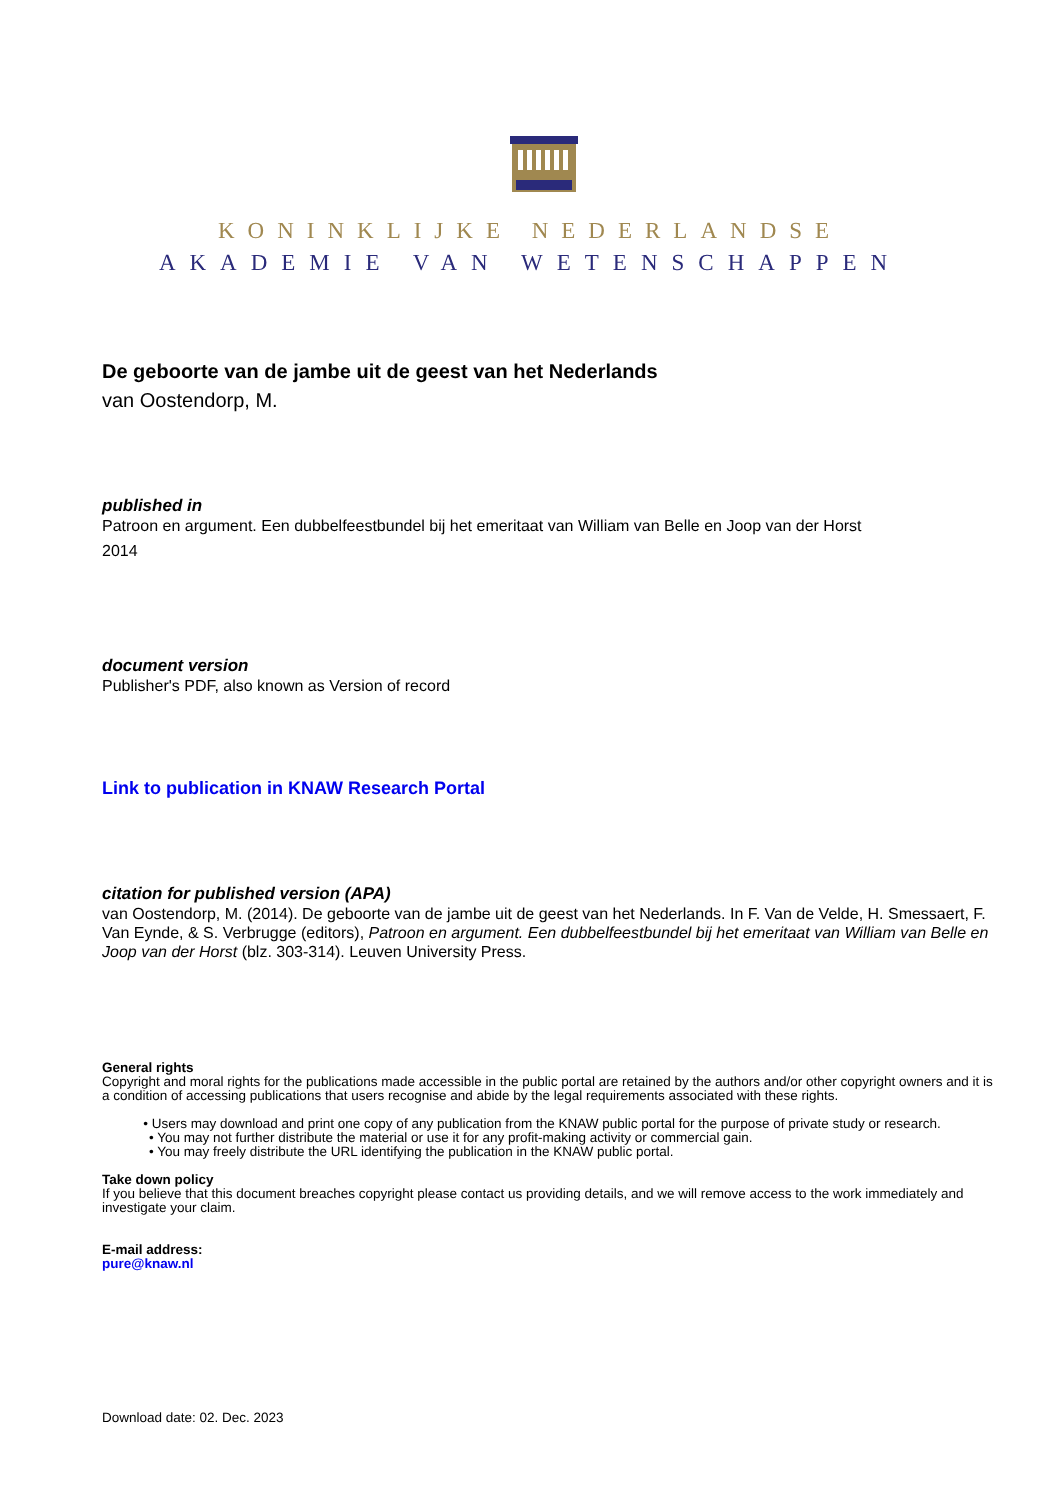KONINKLIJKE NEDERLANDSE
AKADEMIE VAN WETENSCHAPPEN
De geboorte van de jambe uit de geest van het Nederlands
van Oostendorp, M.
published in
Patroon en argument. Een dubbelfeestbundel bij het emeritaat van William van Belle en Joop van der Horst
2014
document version
Publisher's PDF, also known as Version of record
Link to publication in KNAW Research Portal
citation for published version (APA)
van Oostendorp, M. (2014). De geboorte van de jambe uit de geest van het Nederlands. In F. Van de Velde, H. Smessaert, F. Van Eynde, & S. Verbrugge (editors), Patroon en argument. Een dubbelfeestbundel bij het emeritaat van William van Belle en Joop van der Horst (blz. 303-314). Leuven University Press.
General rights
Copyright and moral rights for the publications made accessible in the public portal are retained by the authors and/or other copyright owners and it is a condition of accessing publications that users recognise and abide by the legal requirements associated with these rights.
• Users may download and print one copy of any publication from the KNAW public portal for the purpose of private study or research.
• You may not further distribute the material or use it for any profit-making activity or commercial gain.
• You may freely distribute the URL identifying the publication in the KNAW public portal.
Take down policy
If you believe that this document breaches copyright please contact us providing details, and we will remove access to the work immediately and investigate your claim.
E-mail address:
pure@knaw.nl
Download date: 02. Dec. 2023